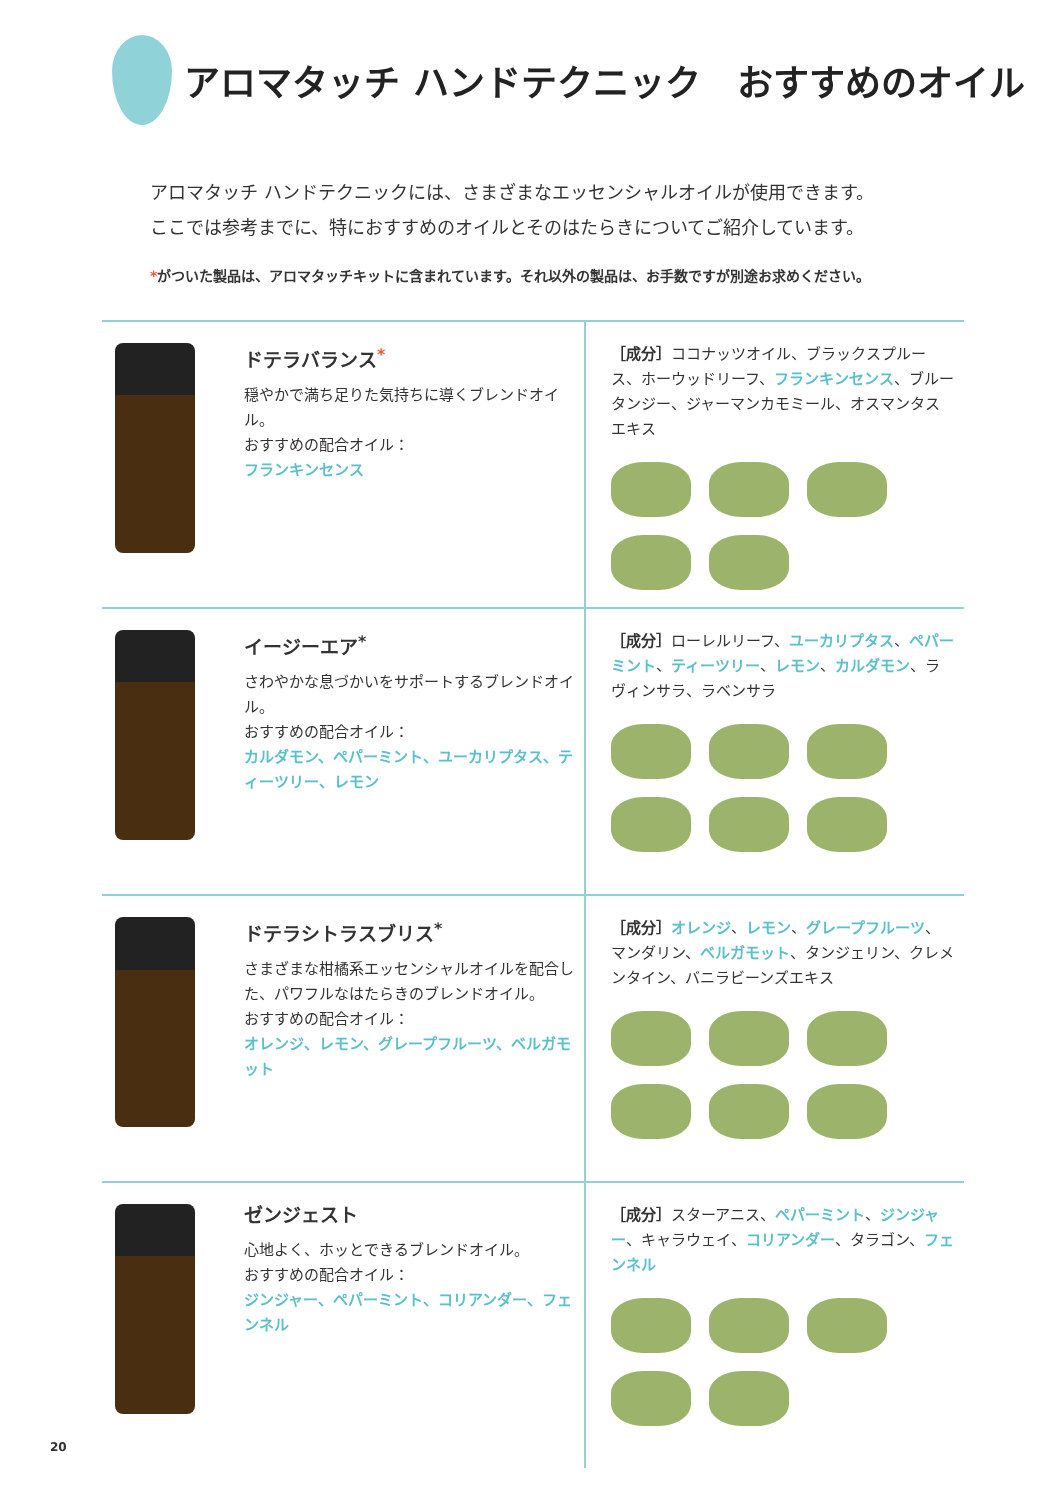アロマタッチ ハンドテクニック　おすすめのオイル
アロマタッチ ハンドテクニックには、さまざまなエッセンシャルオイルが使用できます。
ここでは参考までに、特におすすめのオイルとそのはたらきについてご紹介しています。
*がついた製品は、アロマタッチキットに含まれています。それ以外の製品は、お手数ですが別途お求めください。
| | ドテラバランス<sup>*</sup> 穏やかで満ち足りた気持ちに導くブレンドオイル。 おすすめの配合オイル： フランキンセンス | ［成分］ ココナッツオイル、ブラックスプルース、ホーウッドリーフ、 フランキンセンス 、ブルータンジー、ジャーマンカモミール、オスマンタスエキス |
| | イージーエア<sup>*</sup> さわやかな息づかいをサポートするブレンドオイル。 おすすめの配合オイル： カルダモン、ペパーミント、ユーカリプタス、ティーツリー、レモン | ［成分］ ローレルリーフ、 ユーカリプタス 、 ペパーミント 、 ティーツリー 、 レモン 、 カルダモン 、ラヴィンサラ、ラベンサラ |
| | ドテラシトラスブリス<sup>*</sup> さまざまな柑橘系エッセンシャルオイルを配合した、パワフルなはたらきのブレンドオイル。 おすすめの配合オイル： オレンジ、レモン、グレープフルーツ、ベルガモット | ［成分］ オレンジ 、 レモン 、 グレープフルーツ 、マンダリン、 ベルガモット 、タンジェリン、クレメンタイン、バニラビーンズエキス |
| | ゼンジェスト 心地よく、ホッとできるブレンドオイル。 おすすめの配合オイル： ジンジャー、ペパーミント、コリアンダー、フェンネル | ［成分］ スターアニス、 ペパーミント 、 ジンジャー 、キャラウェイ、 コリアンダー 、タラゴン、 フェンネル |
20